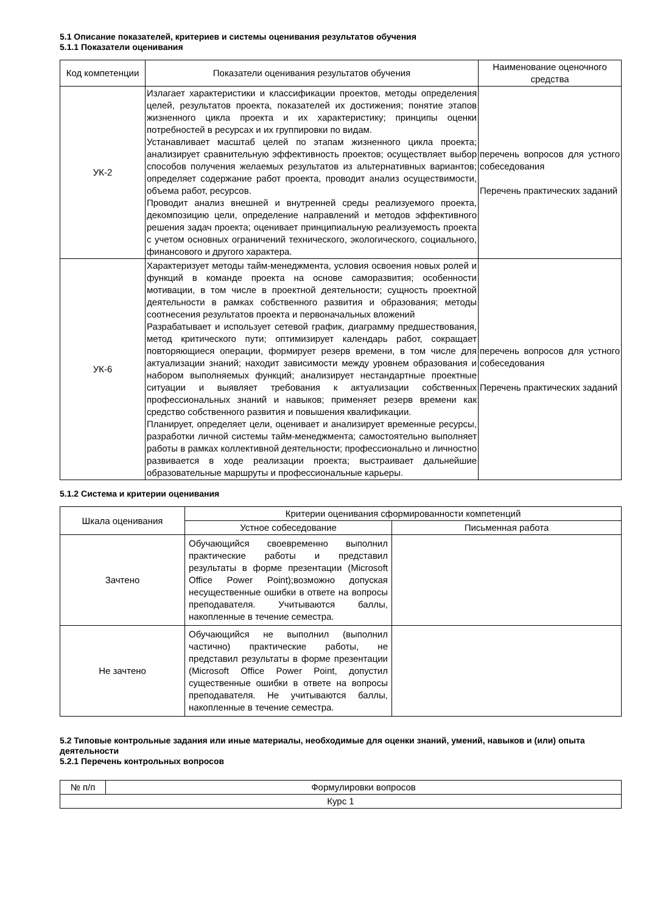5.1 Описание показателей, критериев и системы оценивания результатов обучения
5.1.1 Показатели оценивания
| Код компетенции | Показатели оценивания результатов обучения | Наименование оценочного средства |
| --- | --- | --- |
| УК-2 | Излагает характеристики и классификации проектов, методы определения целей, результатов проекта, показателей их достижения; понятие этапов жизненного цикла проекта и их характеристику; принципы оценки потребностей в ресурсах и их группировки по видам. Устанавливает масштаб целей по этапам жизненного цикла проекта; анализирует сравнительную эффективность проектов; осуществляет выбор способов получения желаемых результатов из альтернативных вариантов; определяет содержание работ проекта, проводит анализ осуществимости, объема работ, ресурсов. Проводит анализ внешней и внутренней среды реализуемого проекта, декомпозицию цели, определение направлений и методов эффективного решения задач проекта; оценивает принципиальную реализуемость проекта с учетом основных ограничений технического, экологического, социального, финансового и другого характера. | перечень вопросов для устного собеседования Перечень практических заданий |
| УК-6 | Характеризует методы тайм-менеджмента, условия освоения новых ролей и функций в команде проекта на основе саморазвития; особенности мотивации, в том числе в проектной деятельности; сущность проектной деятельности в рамках собственного развития и образования; методы соотнесения результатов проекта и первоначальных вложений Разрабатывает и использует сетевой график, диаграмму предшествования, метод критического пути; оптимизирует календарь работ, сокращает повторяющиеся операции, формирует резерв времени, в том числе для актуализации знаний; находит зависимости между уровнем образования и набором выполняемых функций; анализирует нестандартные проектные ситуации и выявляет требования к актуализации собственных профессиональных знаний и навыков; применяет резерв времени как средство собственного развития и повышения квалификации. Планирует, определяет цели, оценивает и анализирует временные ресурсы, разработки личной системы тайм-менеджмента; самостоятельно выполняет работы в рамках коллективной деятельности; профессионально и личностно развивается в ходе реализации проекта; выстраивает дальнейшие образовательные маршруты и профессиональные карьеры. | перечень вопросов для устного собеседования Перечень практических заданий |
5.1.2 Система и критерии оценивания
| Шкала оценивания | Критерии оценивания сформированности компетенций | |
| --- | --- | --- |
| | Устное собеседование | Письменная работа |
| Зачтено | Обучающийся своевременно выполнил практические работы и представил результаты в форме презентации (Microsoft Office Power Point);возможно допуская несущественные ошибки в ответе на вопросы преподавателя. Учитываются баллы, накопленные в течение семестра. | |
| Не зачтено | Обучающийся не выполнил (выполнил частично) практические работы, не представил результаты в форме презентации (Microsoft Office Power Point, допустил существенные ошибки в ответе на вопросы преподавателя. Не учитываются баллы, накопленные в течение семестра. | |
5.2 Типовые контрольные задания или иные материалы, необходимые для оценки знаний, умений, навыков и (или) опыта деятельности
5.2.1 Перечень контрольных вопросов
| № п/п | Формулировки вопросов |
| Курс 1 | |